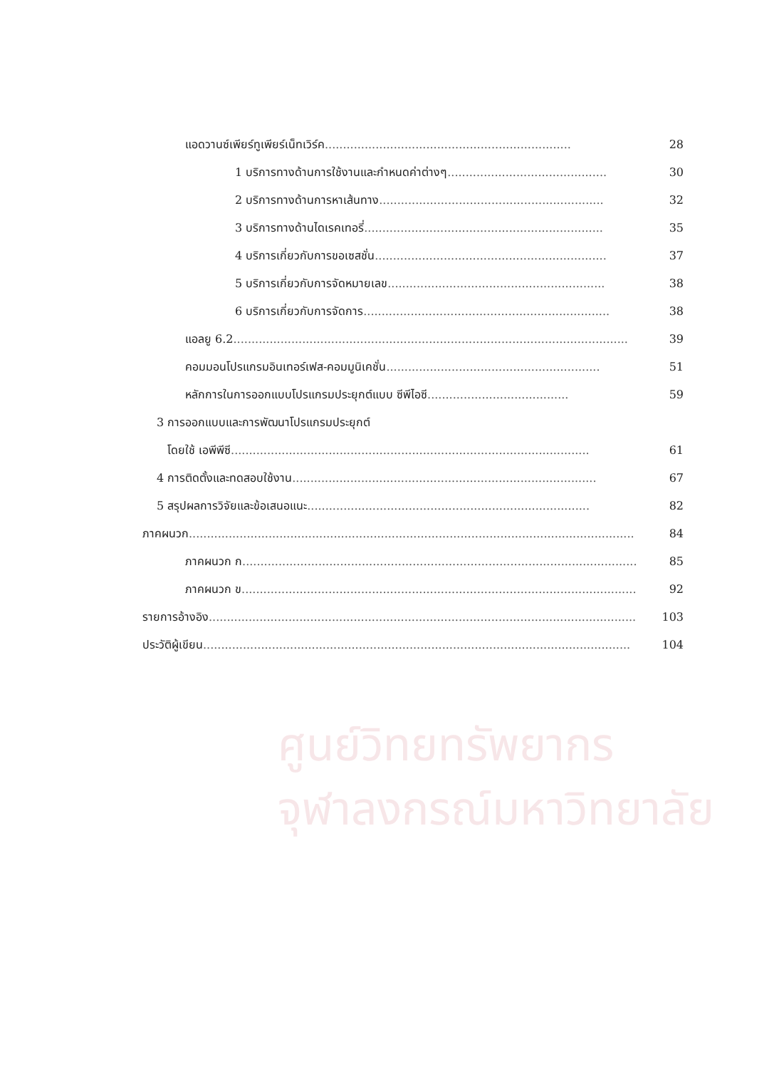ศูนย์วิทยทรัพยากร
จุฬาลงกรณ์มหาวิทยาลัย
แอดวานซ์เพียร์ทูเพียร์เน็ทเวิร์ค.................................................................... 28
1 บริการทางด้านการใช้งานและกำหนดค่าต่างๆ............................................ 30
2 บริการทางด้านการหาเส้นทาง.............................................................. 32
3 บริการทางด้านไดเรคเทอรี่.................................................................. 35
4 บริการเกี่ยวกับการขอเซสชั่น................................................................ 37
5 บริการเกี่ยวกับการจัดหมายเลข............................................................ 38
6 บริการเกี่ยวกับการจัดการ.................................................................... 38
แอลยู 6.2............................................................................................................. 39
คอมมอนโปรแกรมอินเทอร์เฟส-คอมมูนิเคชั่น........................................................... 51
หลักการในการออกแบบโปรแกรมประยุกต์แบบ ซีพีไอซี....................................... 59
3 การออกแบบและการพัฒนาโปรแกรมประยุกต์
โดยใช้ เอพีพีซี................................................................................................... 61
4 การติดตั้งและทดสอบใช้งาน.................................................................................... 67
5 สรุปผลการวิจัยและข้อเสนอแนะ.............................................................................. 82
ภาคผนวก........................................................................................................................... 84
ภาคผนวก ก............................................................................................................. 85
ภาคผนวก ข............................................................................................................. 92
รายการอ้างอิง...................................................................................................................... 103
ประวัติผู้เขียน...................................................................................................................... 104